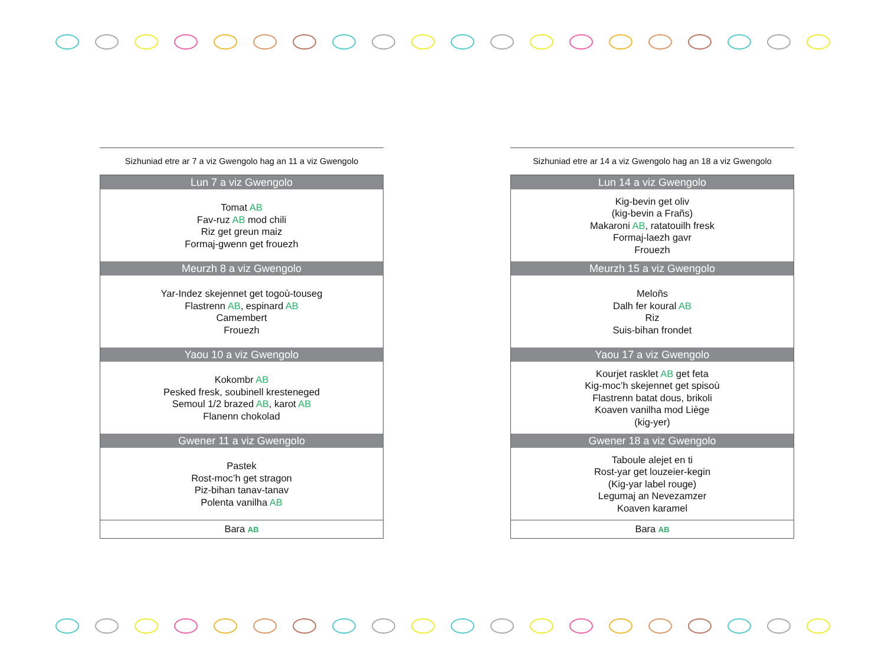Sizhuniad etre ar 7 a viz Gwengolo hag an 11 a viz Gwengolo
| Lun 7 a viz Gwengolo |
| --- |
| Tomat AB Fav-ruz AB mod chili Riz get greun maiz Formaj-gwenn get frouezh |
| Meurzh 8 a viz Gwengolo |
| Yar-Indez skejennet get togoù-touseg Flastrenn AB , espinard AB Camembert Frouezh |
| Yaou 10 a viz Gwengolo |
| Kokombr AB Pesked fresk, soubinell kresteneged Semoul 1/2 brazed AB , karot AB Flanenn chokolad |
| Gwener 11 a viz Gwengolo |
| Pastek Rost-moc’h get stragon Piz-bihan tanav-tanav Polenta vanilha AB |
| Bara AB |
Sizhuniad etre ar 14 a viz Gwengolo hag an 18 a viz Gwengolo
| Lun 14 a viz Gwengolo |
| --- |
| Kig-bevin get oliv (kig-bevin a Frañs) Makaroni AB , ratatouilh fresk Formaj-laezh gavr Frouezh |
| Meurzh 15 a viz Gwengolo |
| Meloñs Dalh fer koural AB Riz Suis-bihan frondet |
| Yaou 17 a viz Gwengolo |
| Kourjet rasklet AB get feta Kig-moc’h skejennet get spisoù Flastrenn batat dous, brikoli Koaven vanilha mod Liège (kig-yer) |
| Gwener 18 a viz Gwengolo |
| Taboule alejet en ti Rost-yar get louzeier-kegin (Kig-yar label rouge) Legumaj an Nevezamzer Koaven karamel |
| Bara AB |